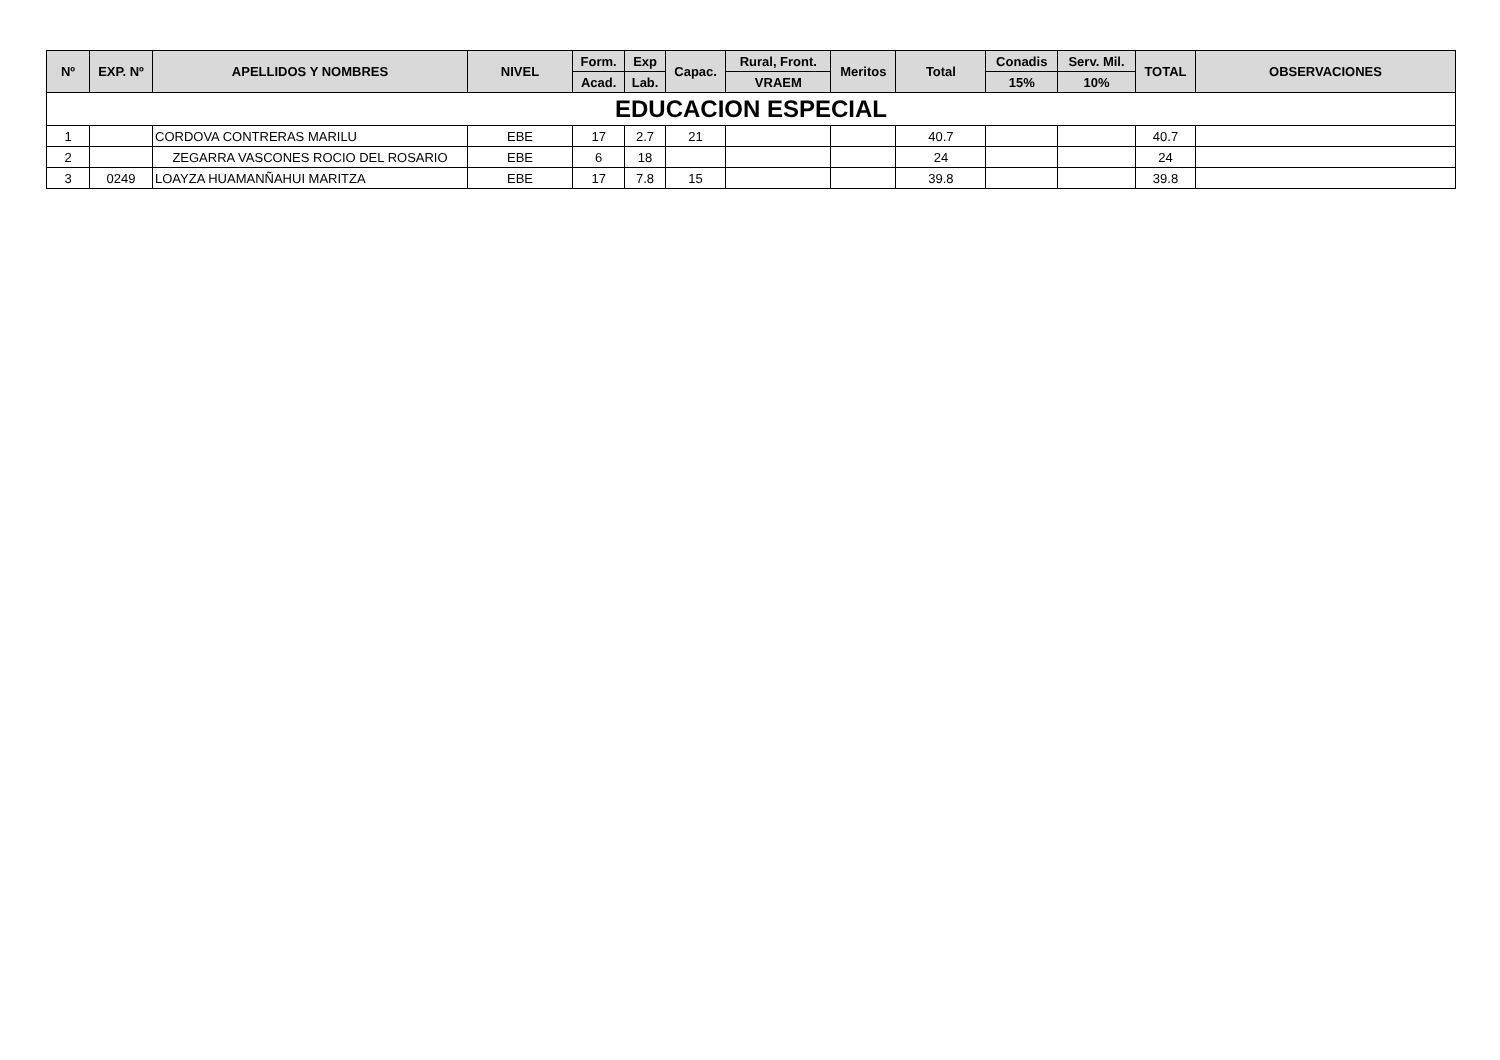| Nº | EXP. Nº | APELLIDOS Y NOMBRES | NIVEL | Form. | Exp | Capac. | Rural, Front. | Meritos | Total | Conadis | Serv. Mil. | TOTAL | OBSERVACIONES |
| --- | --- | --- | --- | --- | --- | --- | --- | --- | --- | --- | --- | --- | --- |
| | | | | Acad. | Lab. | | VRAEM | | | 15% | 10% | | |
| EDUCACION ESPECIAL | | | | | | | | | | | | | |
| 1 | | CORDOVA CONTRERAS MARILU | EBE | 17 | 2.7 | 21 | | | 40.7 | | | 40.7 | |
| 2 | | ZEGARRA VASCONES ROCIO DEL ROSARIO | EBE | 6 | 18 | | | | 24 | | | 24 | |
| 3 | 0249 | LOAYZA HUAMANÑAHUI MARITZA | EBE | 17 | 7.8 | 15 | | | 39.8 | | | 39.8 | |